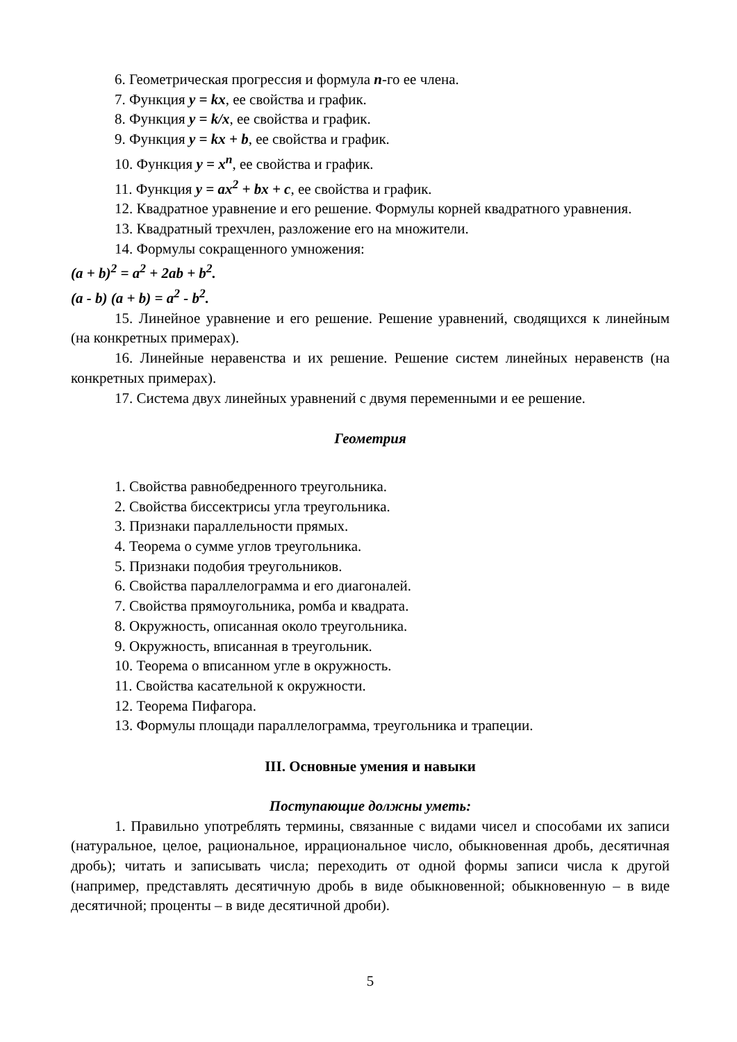6. Геометрическая прогрессия и формула n-го ее члена.
7. Функция y = kx, ее свойства и график.
8. Функция y = k/x, ее свойства и график.
9. Функция y = kx + b, ее свойства и график.
10. Функция y = x<sup>n</sup>, ее свойства и график.
11. Функция y = ax<sup>2</sup> + bx + c, ее свойства и график.
12. Квадратное уравнение и его решение. Формулы корней квадратного уравнения.
13. Квадратный трехчлен, разложение его на множители.
14. Формулы сокращенного умножения:
(a + b)<sup>2</sup> = a<sup>2</sup> + 2ab + b<sup>2</sup>.
(a - b) (a + b) = a<sup>2</sup> - b<sup>2</sup>.
15. Линейное уравнение и его решение. Решение уравнений, сводящихся к линейным (на конкретных примерах).
16. Линейные неравенства и их решение. Решение систем линейных неравенств (на конкретных примерах).
17. Система двух линейных уравнений с двумя переменными и ее решение.
Геометрия
1. Свойства равнобедренного треугольника.
2. Свойства биссектрисы угла треугольника.
3. Признаки параллельности прямых.
4. Теорема о сумме углов треугольника.
5. Признаки подобия треугольников.
6. Свойства параллелограмма и его диагоналей.
7. Свойства прямоугольника, ромба и квадрата.
8. Окружность, описанная около треугольника.
9. Окружность, вписанная в треугольник.
10. Теорема о вписанном угле в окружность.
11. Свойства касательной к окружности.
12. Теорема Пифагора.
13. Формулы площади параллелограмма, треугольника и трапеции.
III. Основные умения и навыки
Поступающие должны уметь:
1. Правильно употреблять термины, связанные с видами чисел и способами их записи (натуральное, целое, рациональное, иррациональное число, обыкновенная дробь, десятичная дробь); читать и записывать числа; переходить от одной формы записи числа к другой (например, представлять десятичную дробь в виде обыкновенной; обыкновенную – в виде десятичной; проценты – в виде десятичной дроби).
5